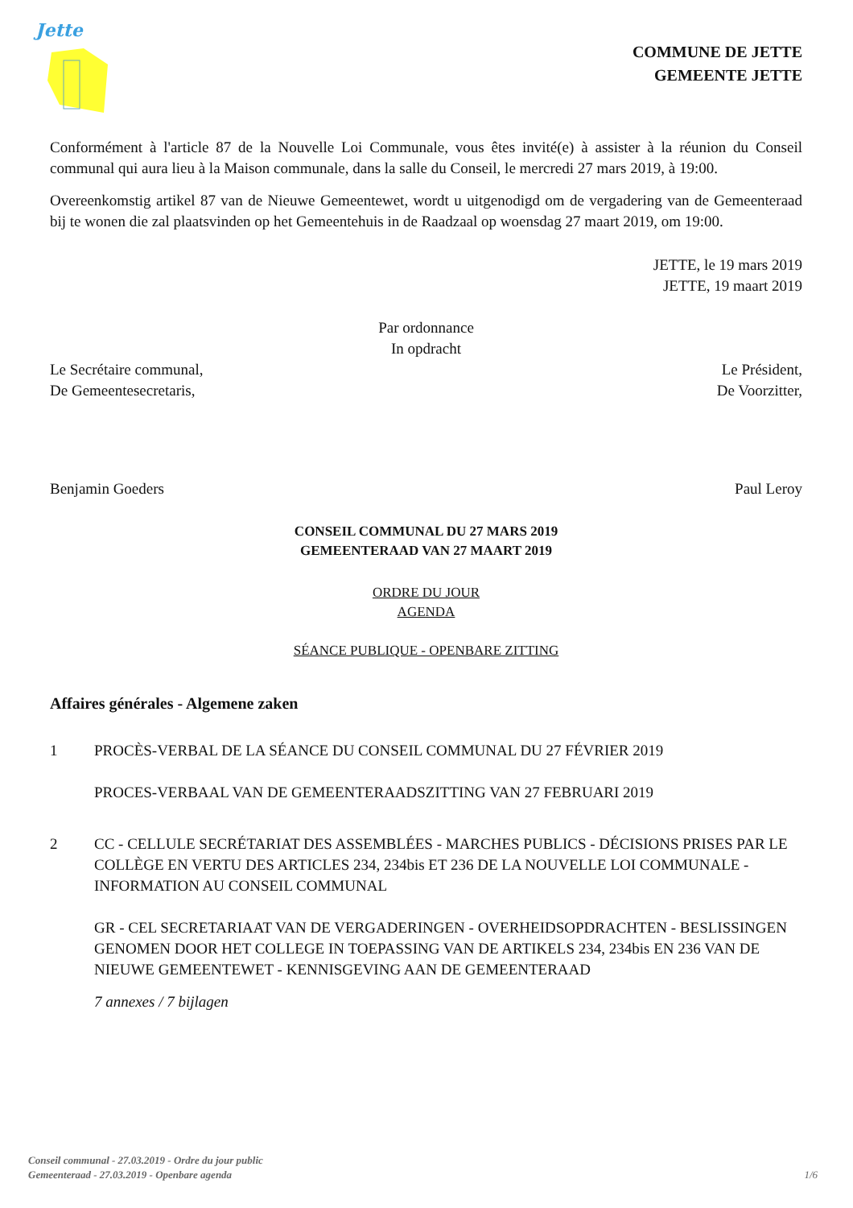Jette
COMMUNE DE JETTE
GEMEENTE JETTE
Conformément à l'article 87 de la Nouvelle Loi Communale, vous êtes invité(e) à assister à la réunion du Conseil communal qui aura lieu à la Maison communale, dans la salle du Conseil, le mercredi 27 mars 2019, à 19:00.
Overeenkomstig artikel 87 van de Nieuwe Gemeentewet, wordt u uitgenodigd om de vergadering van de Gemeenteraad bij te wonen die zal plaatsvinden op het Gemeentehuis in de Raadzaal op woensdag 27 maart 2019, om 19:00.
JETTE, le 19 mars 2019
JETTE, 19 maart 2019
Par ordonnance
In opdracht
Le Secrétaire communal,
De Gemeentesecretaris,
Le Président,
De Voorzitter,
Benjamin Goeders Paul Leroy
CONSEIL COMMUNAL DU 27 MARS 2019
GEMEENTERAAD VAN 27 MAART 2019
ORDRE DU JOUR
AGENDA
SÉANCE PUBLIQUE - OPENBARE ZITTING
Affaires générales - Algemene zaken
1 PROCÈS-VERBAL DE LA SÉANCE DU CONSEIL COMMUNAL DU 27 FÉVRIER 2019
PROCES-VERBAAL VAN DE GEMEENTERAADSZITTING VAN 27 FEBRUARI 2019
2 CC - CELLULE SECRÉTARIAT DES ASSEMBLÉES - MARCHES PUBLICS - DÉCISIONS PRISES PAR LE COLLÈGE EN VERTU DES ARTICLES 234, 234bis ET 236 DE LA NOUVELLE LOI COMMUNALE - INFORMATION AU CONSEIL COMMUNAL
GR - CEL SECRETARIAAT VAN DE VERGADERINGEN - OVERHEIDSOPDRACHTEN - BESLISSINGEN GENOMEN DOOR HET COLLEGE IN TOEPASSING VAN DE ARTIKELS 234, 234bis EN 236 VAN DE NIEUWE GEMEENTEWET - KENNISGEVING AAN DE GEMEENTERAAD
7 annexes / 7 bijlagen
Conseil communal - 27.03.2019 - Ordre du jour public
Gemeenteraad - 27.03.2019 - Openbare agenda
1/6